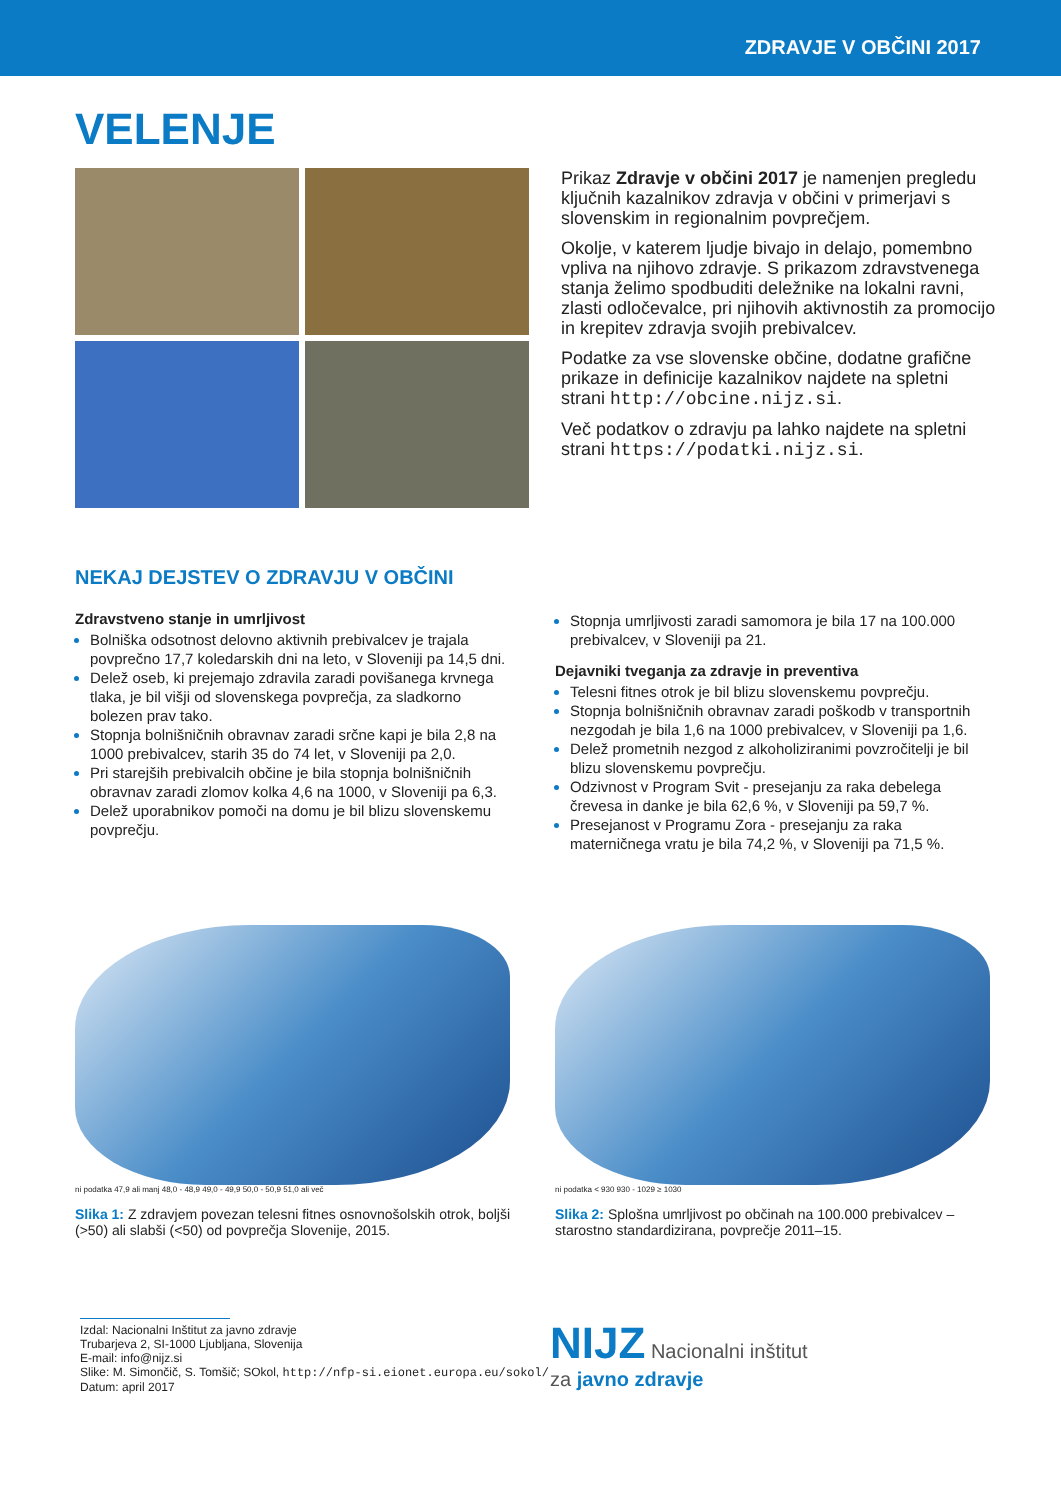ZDRAVJE V OBČINI 2017
VELENJE
Prikaz Zdravje v občini 2017 je namenjen pregledu ključnih kazalnikov zdravja v občini v primerjavi s slovenskim in regionalnim povprečjem.
Okolje, v katerem ljudje bivajo in delajo, pomembno vpliva na njihovo zdravje. S prikazom zdravstvenega stanja želimo spodbuditi deležnike na lokalni ravni, zlasti odločevalce, pri njihovih aktivnostih za promocijo in krepitev zdravja svojih prebivalcev.
Podatke za vse slovenske občine, dodatne grafične prikaze in definicije kazalnikov najdete na spletni strani http://obcine.nijz.si.
Več podatkov o zdravju pa lahko najdete na spletni strani https://podatki.nijz.si.
NEKAJ DEJSTEV O ZDRAVJU V OBČINI
Zdravstveno stanje in umrljivost
Bolniška odsotnost delovno aktivnih prebivalcev je trajala povprečno 17,7 koledarskih dni na leto, v Sloveniji pa 14,5 dni.
Delež oseb, ki prejemajo zdravila zaradi povišanega krvnega tlaka, je bil višji od slovenskega povprečja, za sladkorno bolezen prav tako.
Stopnja bolnišničnih obravnav zaradi srčne kapi je bila 2,8 na 1000 prebivalcev, starih 35 do 74 let, v Sloveniji pa 2,0.
Pri starejših prebivalcih občine je bila stopnja bolnišničnih obravnav zaradi zlomov kolka 4,6 na 1000, v Sloveniji pa 6,3.
Delež uporabnikov pomoči na domu je bil blizu slovenskemu povprečju.
Stopnja umrljivosti zaradi samomora je bila 17 na 100.000 prebivalcev, v Sloveniji pa 21.
Dejavniki tveganja za zdravje in preventiva
Telesni fitnes otrok je bil blizu slovenskemu povprečju.
Stopnja bolnišničnih obravnav zaradi poškodb v transportnih nezgodah je bila 1,6 na 1000 prebivalcev, v Sloveniji pa 1,6.
Delež prometnih nezgod z alkoholiziranimi povzročitelji je bil blizu slovenskemu povprečju.
Odzivnost v Program Svit - presejanju za raka debelega črevesa in danke je bila 62,6 %, v Sloveniji pa 59,7 %.
Presejanost v Programu Zora - presejanju za raka materničnega vratu je bila 74,2 %, v Sloveniji pa 71,5 %.
ni podatka 47,9 ali manj 48,0 - 48,9 49,0 - 49,9 50,0 - 50,9 51,0 ali več
Slika 1: Z zdravjem povezan telesni fitnes osnovnošolskih otrok, boljši (>50) ali slabši (<50) od povprečja Slovenije, 2015.
ni podatka < 930 930 - 1029 ≥ 1030
Slika 2: Splošna umrljivost po občinah na 100.000 prebivalcev – starostno standardizirana, povprečje 2011–15.
Izdal: Nacionalni Inštitut za javno zdravje
Trubarjeva 2, SI-1000 Ljubljana, Slovenija
E-mail: info@nijz.si
Slike: M. Simončič, S. Tomšič; SOkol, http://nfp-si.eionet.europa.eu/sokol/
Datum: april 2017
NIJZ Nacionalni inštitut
za javno zdravje